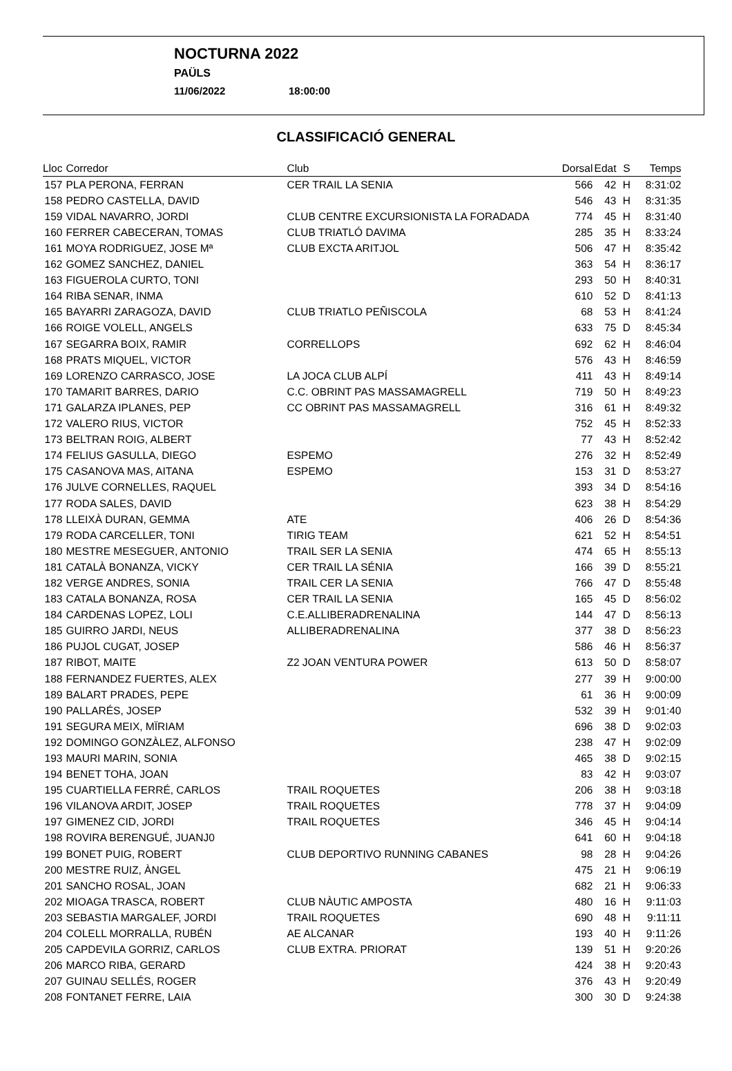NOCTURNA 2022
PAÜLS
11/06/2022 18:00:00
CLASSIFICACIÓ GENERAL
| Lloc | Corredor | Club | Dorsal | Edat | S | Temps |
| --- | --- | --- | --- | --- | --- | --- |
| 157 | PLA PERONA, FERRAN | CER TRAIL LA SENIA | 566 | 42 | H | 8:31:02 |
| 158 | PEDRO CASTELLA, DAVID | | 546 | 43 | H | 8:31:35 |
| 159 | VIDAL NAVARRO, JORDI | CLUB CENTRE EXCURSIONISTA LA FORADADA | 774 | 45 | H | 8:31:40 |
| 160 | FERRER CABECERAN, TOMAS | CLUB TRIATLÓ DAVIMA | 285 | 35 | H | 8:33:24 |
| 161 | MOYA RODRIGUEZ, JOSE Mª | CLUB EXCTA ARITJOL | 506 | 47 | H | 8:35:42 |
| 162 | GOMEZ SANCHEZ, DANIEL | | 363 | 54 | H | 8:36:17 |
| 163 | FIGUEROLA CURTO, TONI | | 293 | 50 | H | 8:40:31 |
| 164 | RIBA SENAR, INMA | | 610 | 52 | D | 8:41:13 |
| 165 | BAYARRI ZARAGOZA, DAVID | CLUB TRIATLO PEÑISCOLA | 68 | 53 | H | 8:41:24 |
| 166 | ROIGE VOLELL, ANGELS | | 633 | 75 | D | 8:45:34 |
| 167 | SEGARRA BOIX, RAMIR | CORRELLOPS | 692 | 62 | H | 8:46:04 |
| 168 | PRATS MIQUEL, VICTOR | | 576 | 43 | H | 8:46:59 |
| 169 | LORENZO CARRASCO, JOSE | LA JOCA CLUB ALPÍ | 411 | 43 | H | 8:49:14 |
| 170 | TAMARIT BARRES, DARIO | C.C. OBRINT PAS MASSAMAGRELL | 719 | 50 | H | 8:49:23 |
| 171 | GALARZA IPLANES, PEP | CC OBRINT PAS MASSAMAGRELL | 316 | 61 | H | 8:49:32 |
| 172 | VALERO RIUS, VICTOR | | 752 | 45 | H | 8:52:33 |
| 173 | BELTRAN ROIG, ALBERT | | 77 | 43 | H | 8:52:42 |
| 174 | FELIUS GASULLA, DIEGO | ESPEMO | 276 | 32 | H | 8:52:49 |
| 175 | CASANOVA MAS, AITANA | ESPEMO | 153 | 31 | D | 8:53:27 |
| 176 | JULVE CORNELLES, RAQUEL | | 393 | 34 | D | 8:54:16 |
| 177 | RODA SALES, DAVID | | 623 | 38 | H | 8:54:29 |
| 178 | LLEIXÀ DURAN, GEMMA | ATE | 406 | 26 | D | 8:54:36 |
| 179 | RODA CARCELLER, TONI | TIRIG TEAM | 621 | 52 | H | 8:54:51 |
| 180 | MESTRE MESEGUER, ANTONIO | TRAIL SER LA SENIA | 474 | 65 | H | 8:55:13 |
| 181 | CATALÀ BONANZA, VICKY | CER TRAIL LA SÉNIA | 166 | 39 | D | 8:55:21 |
| 182 | VERGE ANDRES, SONIA | TRAIL CER LA SENIA | 766 | 47 | D | 8:55:48 |
| 183 | CATALA BONANZA, ROSA | CER TRAIL LA SENIA | 165 | 45 | D | 8:56:02 |
| 184 | CARDENAS LOPEZ, LOLI | C.E.ALLIBERADRENALINA | 144 | 47 | D | 8:56:13 |
| 185 | GUIRRO JARDI, NEUS | ALLIBERADRENALINA | 377 | 38 | D | 8:56:23 |
| 186 | PUJOL CUGAT, JOSEP | | 586 | 46 | H | 8:56:37 |
| 187 | RIBOT, MAITE | Z2 JOAN VENTURA POWER | 613 | 50 | D | 8:58:07 |
| 188 | FERNANDEZ FUERTES, ALEX | | 277 | 39 | H | 9:00:00 |
| 189 | BALART PRADES, PEPE | | 61 | 36 | H | 9:00:09 |
| 190 | PALLARÉS, JOSEP | | 532 | 39 | H | 9:01:40 |
| 191 | SEGURA MEIX, MÏRIAM | | 696 | 38 | D | 9:02:03 |
| 192 | DOMINGO GONZÀLEZ, ALFONSO | | 238 | 47 | H | 9:02:09 |
| 193 | MAURI MARIN, SONIA | | 465 | 38 | D | 9:02:15 |
| 194 | BENET TOHA, JOAN | | 83 | 42 | H | 9:03:07 |
| 195 | CUARTIELLA FERRÉ, CARLOS | TRAIL ROQUETES | 206 | 38 | H | 9:03:18 |
| 196 | VILANOVA ARDIT, JOSEP | TRAIL ROQUETES | 778 | 37 | H | 9:04:09 |
| 197 | GIMENEZ CID, JORDI | TRAIL ROQUETES | 346 | 45 | H | 9:04:14 |
| 198 | ROVIRA BERENGUÉ, JUANJ0 | | 641 | 60 | H | 9:04:18 |
| 199 | BONET PUIG, ROBERT | CLUB DEPORTIVO RUNNING CABANES | 98 | 28 | H | 9:04:26 |
| 200 | MESTRE RUIZ, ÀNGEL | | 475 | 21 | H | 9:06:19 |
| 201 | SANCHO ROSAL, JOAN | | 682 | 21 | H | 9:06:33 |
| 202 | MIOAGA TRASCA, ROBERT | CLUB NÀUTIC AMPOSTA | 480 | 16 | H | 9:11:03 |
| 203 | SEBASTIA MARGALEF, JORDI | TRAIL ROQUETES | 690 | 48 | H | 9:11:11 |
| 204 | COLELL MORRALLA, RUBÉN | AE ALCANAR | 193 | 40 | H | 9:11:26 |
| 205 | CAPDEVILA GORRIZ, CARLOS | CLUB EXTRA. PRIORAT | 139 | 51 | H | 9:20:26 |
| 206 | MARCO RIBA, GERARD | | 424 | 38 | H | 9:20:43 |
| 207 | GUINAU SELLÉS, ROGER | | 376 | 43 | H | 9:20:49 |
| 208 | FONTANET FERRE, LAIA | | 300 | 30 | D | 9:24:38 |